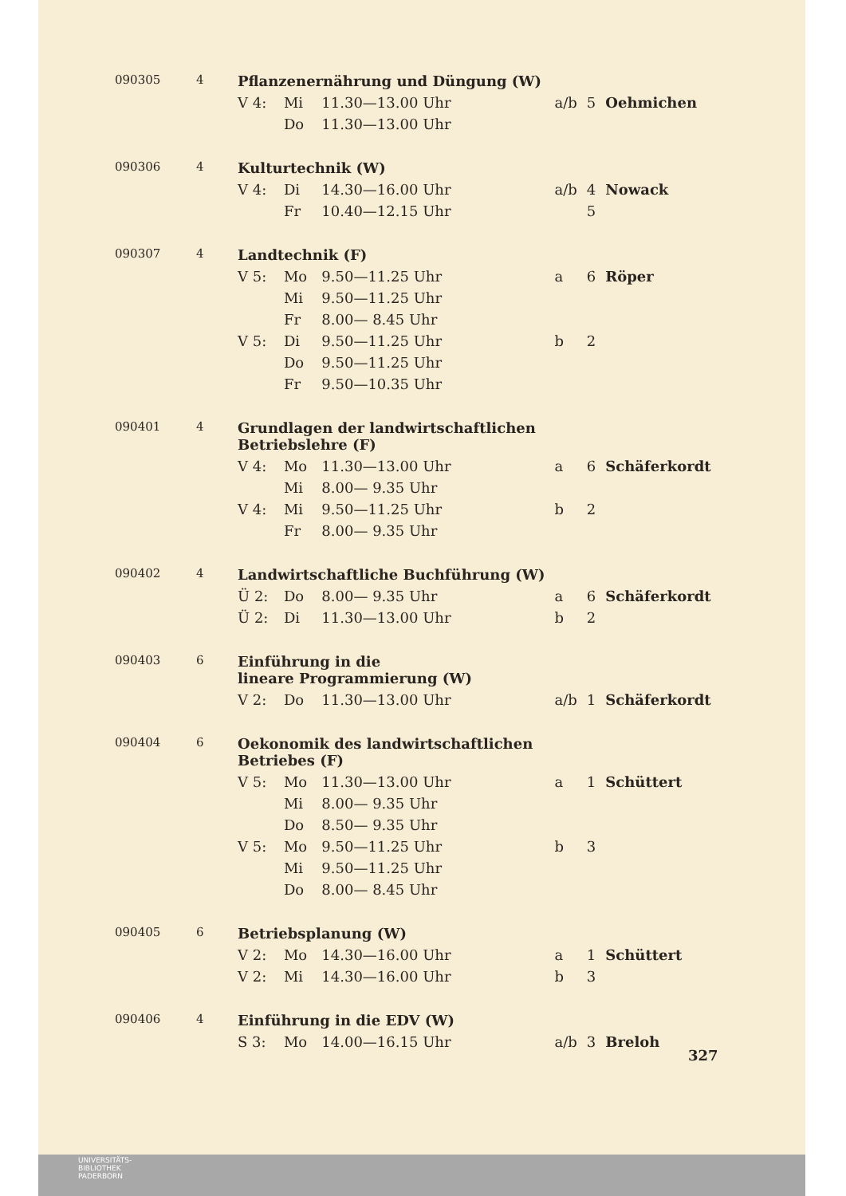| 090305 | 4 | Pflanzenernährung und Düngung (W) | | | | | | |
| | | V 4: | Mi | 11.30—13.00 Uhr | | a/b | 5 | Oehmichen |
| | | | Do | 11.30—13.00 Uhr | | | | |
| 090306 | 4 | Kulturtechnik (W) | | | | | | |
| | | V 4: | Di | 14.30—16.00 Uhr | | a/b | 4 | Nowack |
| | | | Fr | 10.40—12.15 Uhr | | | 5 | |
| 090307 | 4 | Landtechnik (F) | | | | | | |
| | | V 5: | Mo | 9.50—11.25 Uhr | | a | 6 | Röper |
| | | | Mi | 9.50—11.25 Uhr | | | | |
| | | | Fr | 8.00— 8.45 Uhr | | | | |
| | | V 5: | Di | 9.50—11.25 Uhr | | b | 2 | |
| | | | Do | 9.50—11.25 Uhr | | | | |
| | | | Fr | 9.50—10.35 Uhr | | | | |
| 090401 | 4 | Grundlagen der landwirtschaftlichen Betriebslehre (F) | | | | | | |
| | | V 4: | Mo | 11.30—13.00 Uhr | | a | 6 | Schäferkordt |
| | | | Mi | 8.00— 9.35 Uhr | | | | |
| | | V 4: | Mi | 9.50—11.25 Uhr | | b | 2 | |
| | | | Fr | 8.00— 9.35 Uhr | | | | |
| 090402 | 4 | Landwirtschaftliche Buchführung (W) | | | | | | |
| | | Ü 2: | Do | 8.00— 9.35 Uhr | | a | 6 | Schäferkordt |
| | | Ü 2: | Di | 11.30—13.00 Uhr | | b | 2 | |
| 090403 | 6 | Einführung in die lineare Programmierung (W) | | | | | | |
| | | V 2: | Do | 11.30—13.00 Uhr | | a/b | 1 | Schäferkordt |
| 090404 | 6 | Oekonomik des landwirtschaftlichen Betriebes (F) | | | | | | |
| | | V 5: | Mo | 11.30—13.00 Uhr | | a | 1 | Schüttert |
| | | | Mi | 8.00— 9.35 Uhr | | | | |
| | | | Do | 8.50— 9.35 Uhr | | | | |
| | | V 5: | Mo | 9.50—11.25 Uhr | | b | 3 | |
| | | | Mi | 9.50—11.25 Uhr | | | | |
| | | | Do | 8.00— 8.45 Uhr | | | | |
| 090405 | 6 | Betriebsplanung (W) | | | | | | |
| | | V 2: | Mo | 14.30—16.00 Uhr | | a | 1 | Schüttert |
| | | V 2: | Mi | 14.30—16.00 Uhr | | b | 3 | |
| 090406 | 4 | Einführung in die EDV (W) | | | | | | |
| | | S 3: | Mo | 14.00—16.15 Uhr | | a/b | 3 | Breloh |
327
UNIVERSITÄTS-
BIBLIOTHEK
PADERBORN